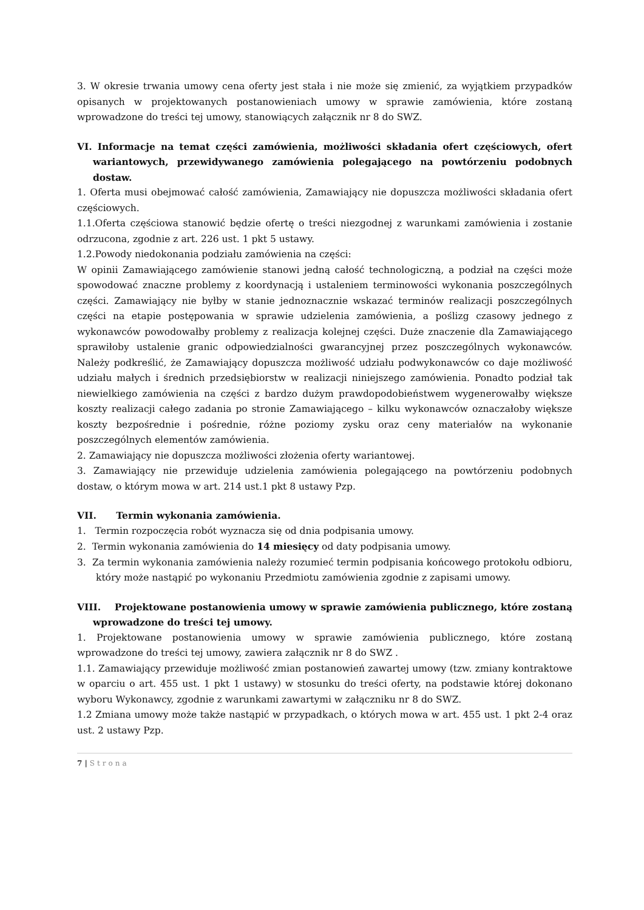3. W okresie trwania umowy cena oferty jest stała i nie może się zmienić, za wyjątkiem przypadków opisanych w projektowanych postanowieniach umowy w sprawie zamówienia, które zostaną wprowadzone do treści tej umowy, stanowiących załącznik nr 8 do SWZ.
VI. Informacje na temat części zamówienia, możliwości składania ofert częściowych, ofert wariantowych, przewidywanego zamówienia polegającego na powtórzeniu podobnych dostaw.
1. Oferta musi obejmować całość zamówienia, Zamawiający nie dopuszcza możliwości składania ofert częściowych.
1.1.Oferta częściowa stanowić będzie ofertę o treści niezgodnej z warunkami zamówienia i zostanie odrzucona, zgodnie z art. 226 ust. 1 pkt 5 ustawy.
1.2.Powody niedokonania podziału zamówienia na części:
W opinii Zamawiającego zamówienie stanowi jedną całość technologiczną, a podział na części może spowodować znaczne problemy z koordynacją i ustaleniem terminowości wykonania poszczególnych części. Zamawiający nie byłby w stanie jednoznacznie wskazać terminów realizacji poszczególnych części na etapie postępowania w sprawie udzielenia zamówienia, a poślizg czasowy jednego z wykonawców powodowałby problemy z realizacja kolejnej części. Duże znaczenie dla Zamawiającego sprawiłoby ustalenie granic odpowiedzialności gwarancyjnej przez poszczególnych wykonawców. Należy podkreślić, że Zamawiający dopuszcza możliwość udziału podwykonawców co daje możliwość udziału małych i średnich przedsiębiorstw w realizacji niniejszego zamówienia. Ponadto podział tak niewielkiego zamówienia na części z bardzo dużym prawdopodobieństwem wygenerowałby większe koszty realizacji całego zadania po stronie Zamawiającego – kilku wykonawców oznaczałoby większe koszty bezpośrednie i pośrednie, różne poziomy zysku oraz ceny materiałów na wykonanie poszczególnych elementów zamówienia.
2. Zamawiający nie dopuszcza możliwości złożenia oferty wariantowej.
3. Zamawiający nie przewiduje udzielenia zamówienia polegającego na powtórzeniu podobnych dostaw, o którym mowa w art. 214 ust.1 pkt 8 ustawy Pzp.
VII. Termin wykonania zamówienia.
1. Termin rozpoczęcia robót wyznacza się od dnia podpisania umowy.
2. Termin wykonania zamówienia do 14 miesięcy od daty podpisania umowy.
3. Za termin wykonania zamówienia należy rozumieć termin podpisania końcowego protokołu odbioru, który może nastąpić po wykonaniu Przedmiotu zamówienia zgodnie z zapisami umowy.
VIII. Projektowane postanowienia umowy w sprawie zamówienia publicznego, które zostaną wprowadzone do treści tej umowy.
1. Projektowane postanowienia umowy w sprawie zamówienia publicznego, które zostaną wprowadzone do treści tej umowy, zawiera załącznik nr 8 do SWZ .
1.1. Zamawiający przewiduje możliwość zmian postanowień zawartej umowy (tzw. zmiany kontraktowe w oparciu o art. 455 ust. 1 pkt 1 ustawy) w stosunku do treści oferty, na podstawie której dokonano wyboru Wykonawcy, zgodnie z warunkami zawartymi w załączniku nr 8 do SWZ.
1.2 Zmiana umowy może także nastąpić w przypadkach, o których mowa w art. 455 ust. 1 pkt 2-4 oraz ust. 2 ustawy Pzp.
7 | Strona